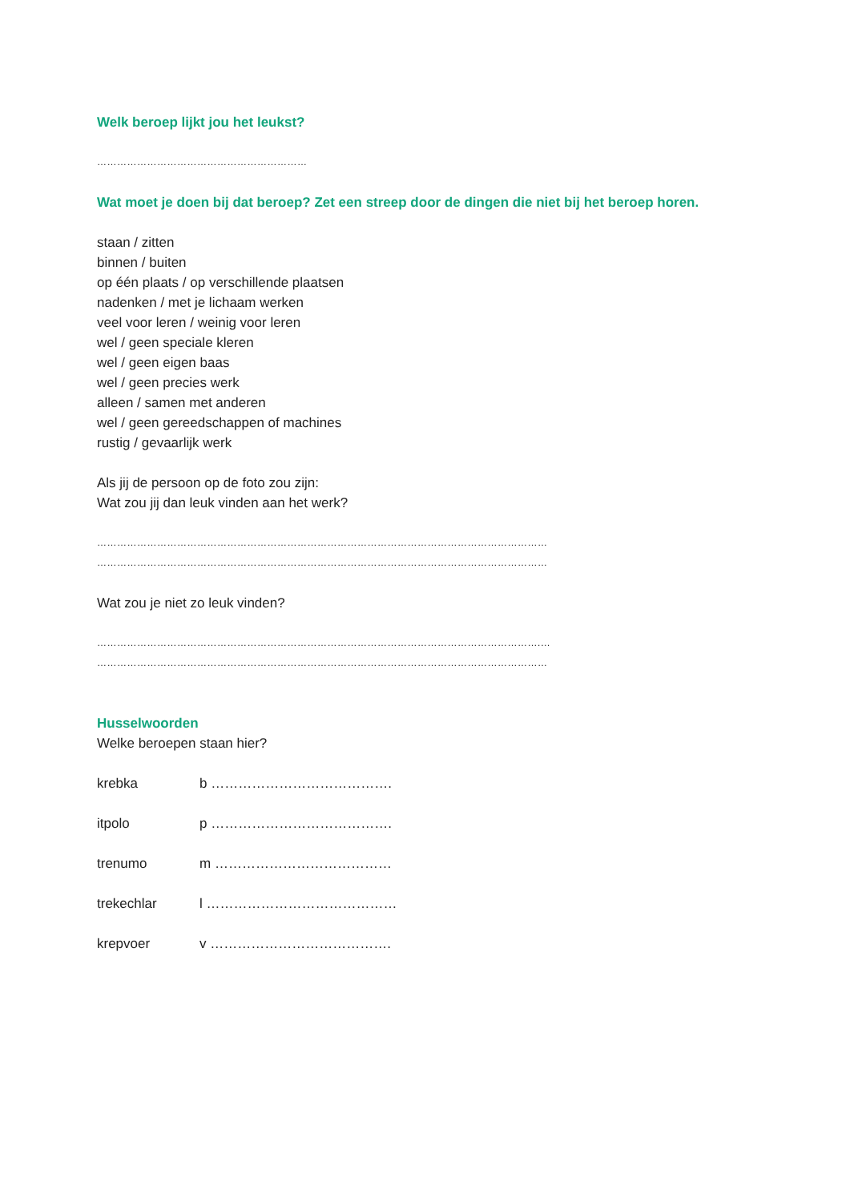Welk beroep lijkt jou het leukst?
………………………………………………………
Wat moet je doen bij dat beroep? Zet een streep door de dingen die niet bij het beroep horen.
staan / zitten
binnen / buiten
op één plaats / op verschillende plaatsen
nadenken / met je lichaam werken
veel voor leren / weinig voor leren
wel / geen speciale kleren
wel / geen eigen baas
wel / geen precies werk
alleen / samen met anderen
wel / geen gereedschappen of machines
rustig / gevaarlijk werk
Als jij de persoon op de foto zou zijn:
Wat zou jij dan leuk vinden aan het werk?
………………………………………………………………………………………………………………………
………………………………………………………………………………………………………………………
Wat zou je niet zo leuk vinden?
…………………………………………………………………………………………………………………….…
………………………………………………………………………………………………………………………
Husselwoorden
Welke beroepen staan hier?
| krebka | b …………………………………. |
| itpolo | p …………………………………. |
| trenumo | m ………………………………… |
| trekechlar | l …………………………………… |
| krepvoer | v …………………………………. |